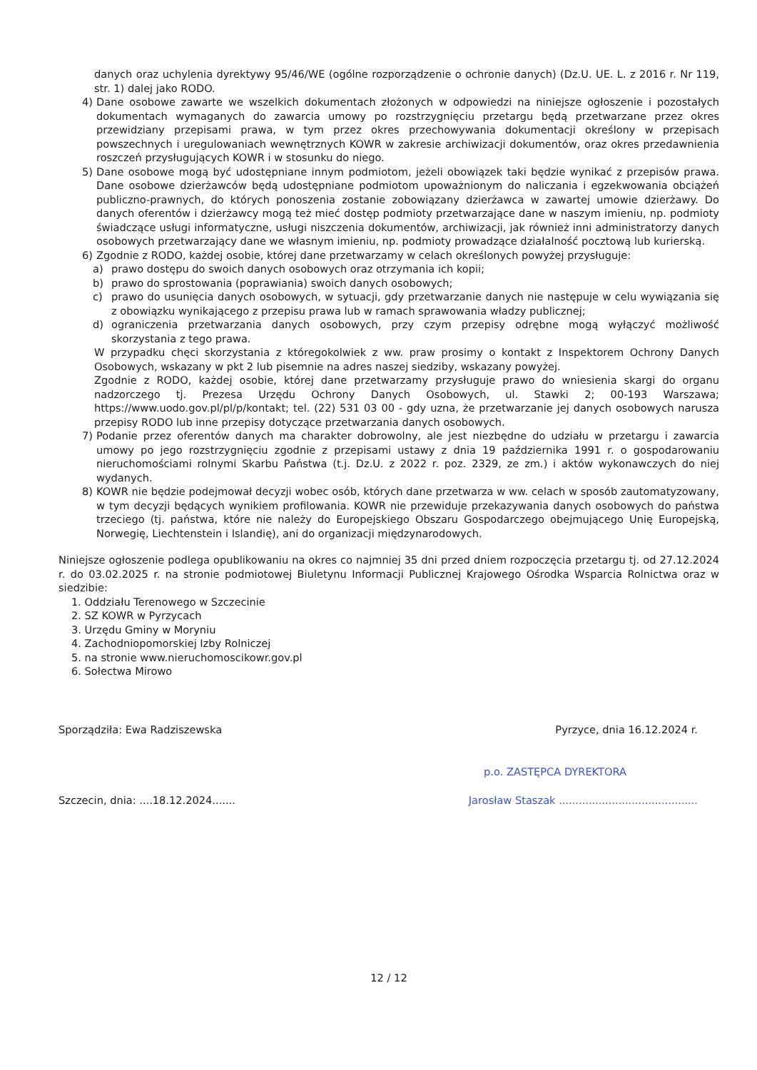danych oraz uchylenia dyrektywy 95/46/WE (ogólne rozporządzenie o ochronie danych) (Dz.U. UE. L. z 2016 r. Nr 119, str. 1) dalej jako RODO.
4) Dane osobowe zawarte we wszelkich dokumentach złożonych w odpowiedzi na niniejsze ogłoszenie i pozostałych dokumentach wymaganych do zawarcia umowy po rozstrzygnięciu przetargu będą przetwarzane przez okres przewidziany przepisami prawa, w tym przez okres przechowywania dokumentacji określony w przepisach powszechnych i uregulowaniach wewnętrznych KOWR w zakresie archiwizacji dokumentów, oraz okres przedawnienia roszczeń przysługujących KOWR i w stosunku do niego.
5) Dane osobowe mogą być udostępniane innym podmiotom, jeżeli obowiązek taki będzie wynikać z przepisów prawa. Dane osobowe dzierżawców będą udostępniane podmiotom upoważnionym do naliczania i egzekwowania obciążeń publiczno-prawnych, do których ponoszenia zostanie zobowiązany dzierżawca w zawartej umowie dzierżawy. Do danych oferentów i dzierżawcy mogą też mieć dostęp podmioty przetwarzające dane w naszym imieniu, np. podmioty świadczące usługi informatyczne, usługi niszczenia dokumentów, archiwizacji, jak również inni administratorzy danych osobowych przetwarzający dane we własnym imieniu, np. podmioty prowadzące działalność pocztową lub kurierską.
6) Zgodnie z RODO, każdej osobie, której dane przetwarzamy w celach określonych powyżej przysługuje:
a) prawo dostępu do swoich danych osobowych oraz otrzymania ich kopii;
b) prawo do sprostowania (poprawiania) swoich danych osobowych;
c) prawo do usunięcia danych osobowych, w sytuacji, gdy przetwarzanie danych nie następuje w celu wywiązania się z obowiązku wynikającego z przepisu prawa lub w ramach sprawowania władzy publicznej;
d) ograniczenia przetwarzania danych osobowych, przy czym przepisy odrębne mogą wyłączyć możliwość skorzystania z tego prawa.
W przypadku chęci skorzystania z któregokolwiek z ww. praw prosimy o kontakt z Inspektorem Ochrony Danych Osobowych, wskazany w pkt 2 lub pisemnie na adres naszej siedziby, wskazany powyżej.
Zgodnie z RODO, każdej osobie, której dane przetwarzamy przysługuje prawo do wniesienia skargi do organu nadzorczego tj. Prezesa Urzędu Ochrony Danych Osobowych, ul. Stawki 2; 00-193 Warszawa; https://www.uodo.gov.pl/pl/p/kontakt; tel. (22) 531 03 00 - gdy uzna, że przetwarzanie jej danych osobowych narusza przepisy RODO lub inne przepisy dotyczące przetwarzania danych osobowych.
7) Podanie przez oferentów danych ma charakter dobrowolny, ale jest niezbędne do udziału w przetargu i zawarcia umowy po jego rozstrzygnięciu zgodnie z przepisami ustawy z dnia 19 października 1991 r. o gospodarowaniu nieruchomościami rolnymi Skarbu Państwa (t.j. Dz.U. z 2022 r. poz. 2329, ze zm.) i aktów wykonawczych do niej wydanych.
8) KOWR nie będzie podejmował decyzji wobec osób, których dane przetwarza w ww. celach w sposób zautomatyzowany, w tym decyzji będących wynikiem profilowania. KOWR nie przewiduje przekazywania danych osobowych do państwa trzeciego (tj. państwa, które nie należy do Europejskiego Obszaru Gospodarczego obejmującego Unię Europejską, Norwegię, Liechtenstein i Islandię), ani do organizacji międzynarodowych.
Niniejsze ogłoszenie podlega opublikowaniu na okres co najmniej 35 dni przed dniem rozpoczęcia przetargu tj. od 27.12.2024 r. do 03.02.2025 r. na stronie podmiotowej Biuletynu Informacji Publicznej Krajowego Ośrodka Wsparcia Rolnictwa oraz w siedzibie:
1. Oddziału Terenowego w Szczecinie
2. SZ KOWR w Pyrzycach
3. Urzędu Gminy w Moryniu
4. Zachodniopomorskiej Izby Rolniczej
5. na stronie www.nieruchomoscikowr.gov.pl
6. Sołectwa Mirowo
Sporządziła: Ewa Radziszewska Pyrzyce, dnia 16.12.2024 r.
p.o. ZASTĘPCA DYREKTORA
Szczecin, dnia: ....18.12.2024....... Jarosław Staszak ..........................................
12 / 12